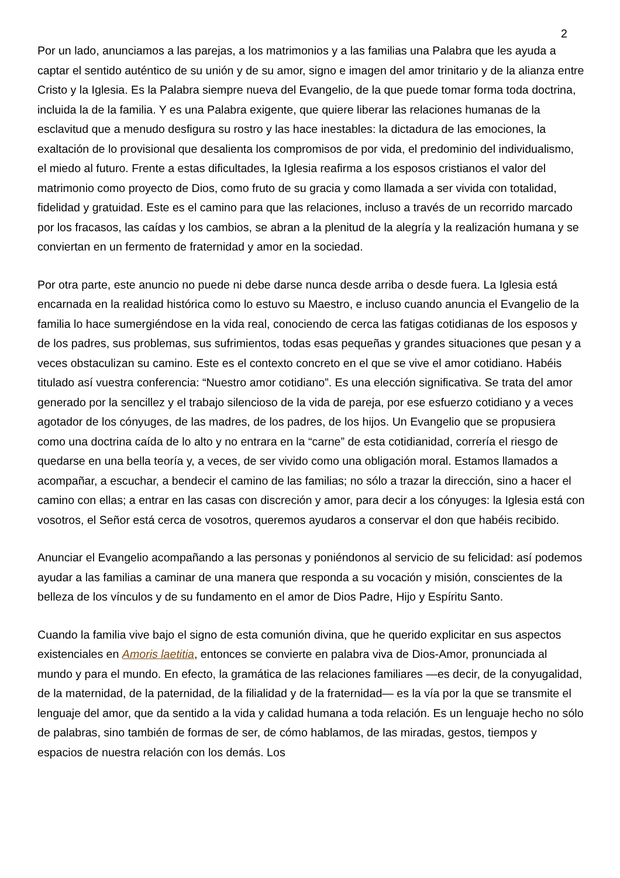2
Por un lado, anunciamos a las parejas, a los matrimonios y a las familias una Palabra que les ayuda a captar el sentido auténtico de su unión y de su amor, signo e imagen del amor trinitario y de la alianza entre Cristo y la Iglesia. Es la Palabra siempre nueva del Evangelio, de la que puede tomar forma toda doctrina, incluida la de la familia. Y es una Palabra exigente, que quiere liberar las relaciones humanas de la esclavitud que a menudo desfigura su rostro y las hace inestables: la dictadura de las emociones, la exaltación de lo provisional que desalienta los compromisos de por vida, el predominio del individualismo, el miedo al futuro. Frente a estas dificultades, la Iglesia reafirma a los esposos cristianos el valor del matrimonio como proyecto de Dios, como fruto de su gracia y como llamada a ser vivida con totalidad, fidelidad y gratuidad. Este es el camino para que las relaciones, incluso a través de un recorrido marcado por los fracasos, las caídas y los cambios, se abran a la plenitud de la alegría y la realización humana y se conviertan en un fermento de fraternidad y amor en la sociedad.
Por otra parte, este anuncio no puede ni debe darse nunca desde arriba o desde fuera. La Iglesia está encarnada en la realidad histórica como lo estuvo su Maestro, e incluso cuando anuncia el Evangelio de la familia lo hace sumergiéndose en la vida real, conociendo de cerca las fatigas cotidianas de los esposos y de los padres, sus problemas, sus sufrimientos, todas esas pequeñas y grandes situaciones que pesan y a veces obstaculizan su camino. Este es el contexto concreto en el que se vive el amor cotidiano. Habéis titulado así vuestra conferencia: “Nuestro amor cotidiano”. Es una elección significativa. Se trata del amor generado por la sencillez y el trabajo silencioso de la vida de pareja, por ese esfuerzo cotidiano y a veces agotador de los cónyuges, de las madres, de los padres, de los hijos. Un Evangelio que se propusiera como una doctrina caída de lo alto y no entrara en la “carne” de esta cotidianidad, correría el riesgo de quedarse en una bella teoría y, a veces, de ser vivido como una obligación moral. Estamos llamados a acompañar, a escuchar, a bendecir el camino de las familias; no sólo a trazar la dirección, sino a hacer el camino con ellas; a entrar en las casas con discreción y amor, para decir a los cónyuges: la Iglesia está con vosotros, el Señor está cerca de vosotros, queremos ayudaros a conservar el don que habéis recibido.
Anunciar el Evangelio acompañando a las personas y poniéndonos al servicio de su felicidad: así podemos ayudar a las familias a caminar de una manera que responda a su vocación y misión, conscientes de la belleza de los vínculos y de su fundamento en el amor de Dios Padre, Hijo y Espíritu Santo.
Cuando la familia vive bajo el signo de esta comunión divina, que he querido explicitar en sus aspectos existenciales en Amoris laetitia, entonces se convierte en palabra viva de Dios-Amor, pronunciada al mundo y para el mundo. En efecto, la gramática de las relaciones familiares —es decir, de la conyugalidad, de la maternidad, de la paternidad, de la filialidad y de la fraternidad— es la vía por la que se transmite el lenguaje del amor, que da sentido a la vida y calidad humana a toda relación. Es un lenguaje hecho no sólo de palabras, sino también de formas de ser, de cómo hablamos, de las miradas, gestos, tiempos y espacios de nuestra relación con los demás. Los